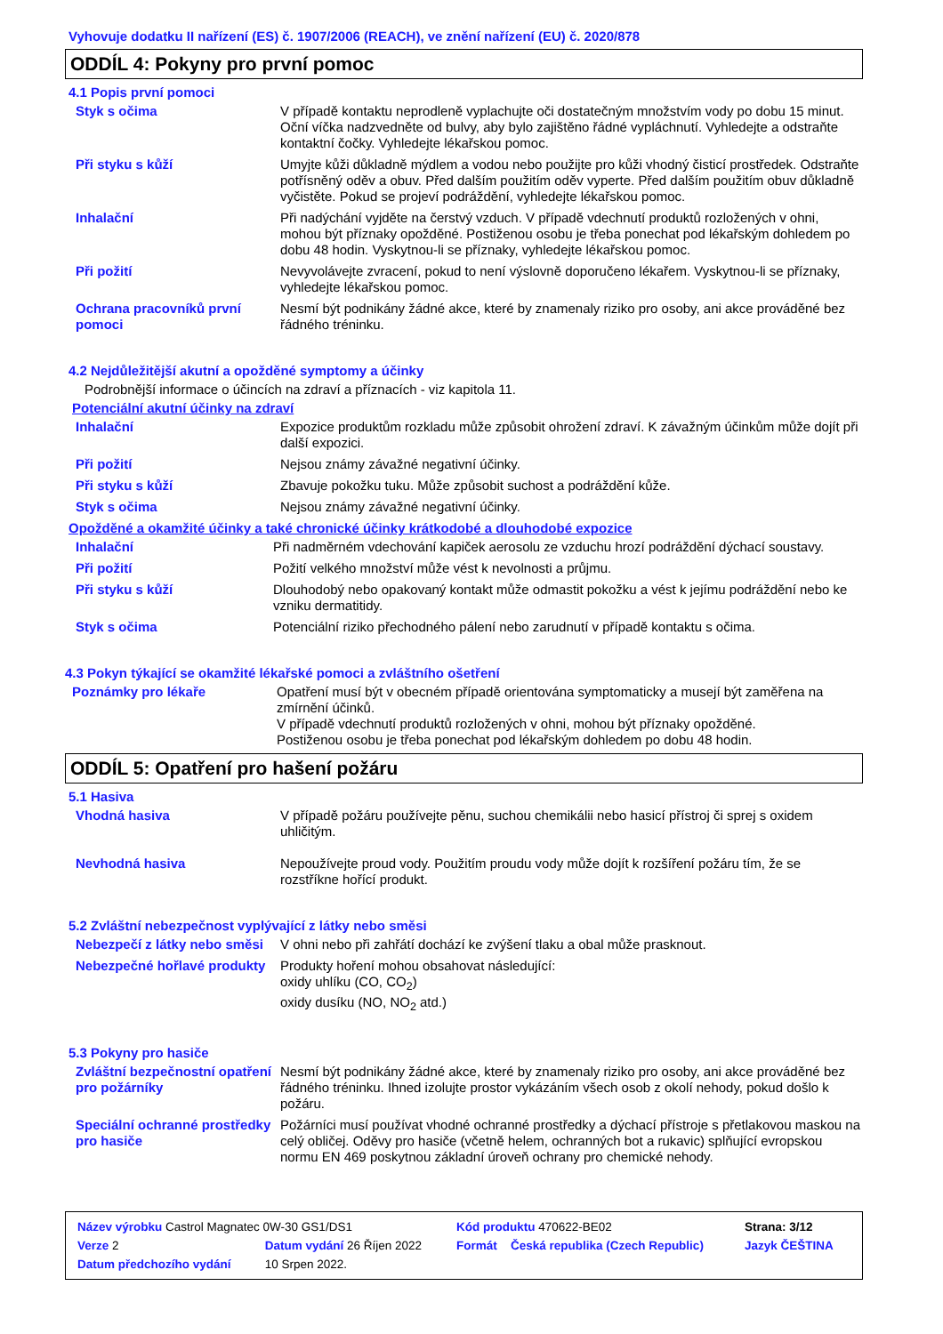Vyhovuje dodatku II nařízení (ES) č. 1907/2006 (REACH), ve znění nařízení (EU) č. 2020/878
ODDÍL 4: Pokyny pro první pomoc
4.1 Popis první pomoci
Styk s očima V případě kontaktu neprodleně vyplachujte oči dostatečným množstvím vody po dobu 15 minut. Oční víčka nadzvedněte od bulvy, aby bylo zajištěno řádné vypláchnutí. Vyhledejte a odstraňte kontaktní čočky. Vyhledejte lékařskou pomoc.
Při styku s kůží Umyjte kůži důkladně mýdlem a vodou nebo použijte pro kůži vhodný čisticí prostředek. Odstraňte potřísněný oděv a obuv. Před dalším použitím oděv vyperte. Před dalším použitím obuv důkladně vyčistěte. Pokud se projeví podráždění, vyhledejte lékařskou pomoc.
Inhalační Při nadýchání vyjděte na čerstvý vzduch. V případě vdechnutí produktů rozložených v ohni, mohou být příznaky opožděné. Postiženou osobu je třeba ponechat pod lékařským dohledem po dobu 48 hodin. Vyskytnou-li se příznaky, vyhledejte lékařskou pomoc.
Při požití Nevyvolávejte zvracení, pokud to není výslovně doporučeno lékařem. Vyskytnou-li se příznaky, vyhledejte lékařskou pomoc.
Ochrana pracovníků první pomoci
Nesmí být podnikány žádné akce, které by znamenaly riziko pro osoby, ani akce prováděné bez řádného tréninku.
4.2 Nejdůležitější akutní a opožděné symptomy a účinky
Podrobnější informace o účincích na zdraví a příznacích - viz kapitola 11.
Potenciální akutní účinky na zdraví
Inhalační Expozice produktům rozkladu může způsobit ohrožení zdraví. K závažným účinkům může dojít při další expozici.
Při požití Nejsou známy závažné negativní účinky.
Při styku s kůží Zbavuje pokožku tuku. Může způsobit suchost a podráždění kůže.
Styk s očima Nejsou známy závažné negativní účinky.
Opožděné a okamžité účinky a také chronické účinky krátkodobé a dlouhodobé expozice
Inhalační Při nadměrném vdechování kapiček aerosolu ze vzduchu hrozí podráždění dýchací soustavy.
Při požití Požití velkého množství může vést k nevolnosti a průjmu.
Při styku s kůží Dlouhodobý nebo opakovaný kontakt může odmastit pokožku a vést k jejímu podráždění nebo ke vzniku dermatitidy.
Styk s očima Potenciální riziko přechodného pálení nebo zarudnutí v případě kontaktu s očima.
4.3 Pokyn týkající se okamžité lékařské pomoci a zvláštního ošetření
Poznámky pro lékaře Opatření musí být v obecném případě orientována symptomaticky a musejí být zaměřena na zmírnění účinků.
V případě vdechnutí produktů rozložených v ohni, mohou být příznaky opožděné.
Postiženou osobu je třeba ponechat pod lékařským dohledem po dobu 48 hodin.
ODDÍL 5: Opatření pro hašení požáru
5.1 Hasiva
Vhodná hasiva V případě požáru používejte pěnu, suchou chemikálii nebo hasicí přístroj či sprej s oxidem uhličitým.
Nevhodná hasiva Nepoužívejte proud vody. Použitím proudu vody může dojít k rozšíření požáru tím, že se rozstříkne hořící produkt.
5.2 Zvláštní nebezpečnost vyplývající z látky nebo směsi
Nebezpečí z látky nebo směsi
V ohni nebo při zahřátí dochází ke zvýšení tlaku a obal může prasknout.
Nebezpečné hořlavé produkty
Produkty hoření mohou obsahovat následující:
oxidy uhlíku (CO, CO<sub>2</sub>)
oxidy dusíku (NO, NO<sub>2</sub> atd.)
5.3 Pokyny pro hasiče
Zvláštní bezpečnostní opatření pro požárníky
Nesmí být podnikány žádné akce, které by znamenaly riziko pro osoby, ani akce prováděné bez řádného tréninku. Ihned izolujte prostor vykázáním všech osob z okolí nehody, pokud došlo k požáru.
Speciální ochranné prostředky pro hasiče
Požárníci musí používat vhodné ochranné prostředky a dýchací přístroje s přetlakovou maskou na celý obličej. Oděvy pro hasiče (včetně helem, ochranných bot a rukavic) splňující evropskou normu EN 469 poskytnou základní úroveň ochrany pro chemické nehody.
| Název výrobku Castrol Magnatec 0W-30 GS1/DS1 | | | Kód produktu 470622-BE02 | | Strana: 3/12 |
| Verze 2 | Datum vydání 26 Říjen 2022 | | Formát | Česká republika (Czech Republic) | Jazyk ČEŠTINA |
| Datum předchozího vydání | | 10 Srpen 2022. | | | |